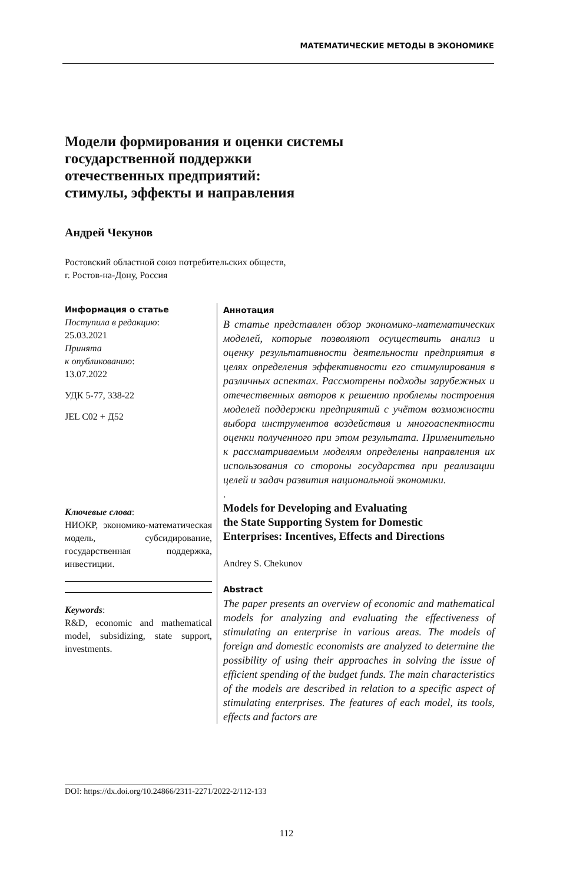МАТЕМАТИЧЕСКИЕ МЕТОДЫ В ЭКОНОМИКЕ
Модели формирования и оценки системы
государственной поддержки
отечественных предприятий:
стимулы, эффекты и направления
Андрей Чекунов
Ростовский областной союз потребительских обществ,
г. Ростов-на-Дону, Россия
Информация о статье
Поступила в редакцию:
25.03.2021
Принята
к опубликованию:
13.07.2022
УДК 5-77, 338-22
JEL C02 + Д52
Ключевые слова:
НИОКР, экономико-математическая модель, субсидирование, государственная поддержка, инвестиции.
Keywords:
R&D, economic and mathematical model, subsidizing, state support, investments.
Аннотация
В статье представлен обзор экономико-математических моделей, которые позволяют осуществить анализ и оценку результативности деятельности предприятия в целях определения эффективности его стимулирования в различных аспектах. Рассмотрены подходы зарубежных и отечественных авторов к решению проблемы построения моделей поддержки предприятий с учётом возможности выбора инструментов воздействия и многоаспектности оценки полученного при этом результата. Применительно к рассматриваемым моделям определены направления их использования со стороны государства при реализации целей и задач развития национальной экономики.
.
Models for Developing and Evaluating
the State Supporting System for Domestic
Enterprises: Incentives, Effects and Directions
Andrey S. Chekunov
Abstract
The paper presents an overview of economic and mathematical models for analyzing and evaluating the effectiveness of stimulating an enterprise in various areas. The models of foreign and domestic economists are analyzed to determine the possibility of using their approaches in solving the issue of efficient spending of the budget funds. The main characteristics of the models are described in relation to a specific aspect of stimulating enterprises. The features of each model, its tools, effects and factors are
DOI: https://dx.doi.org/10.24866/2311-2271/2022-2/112-133
112